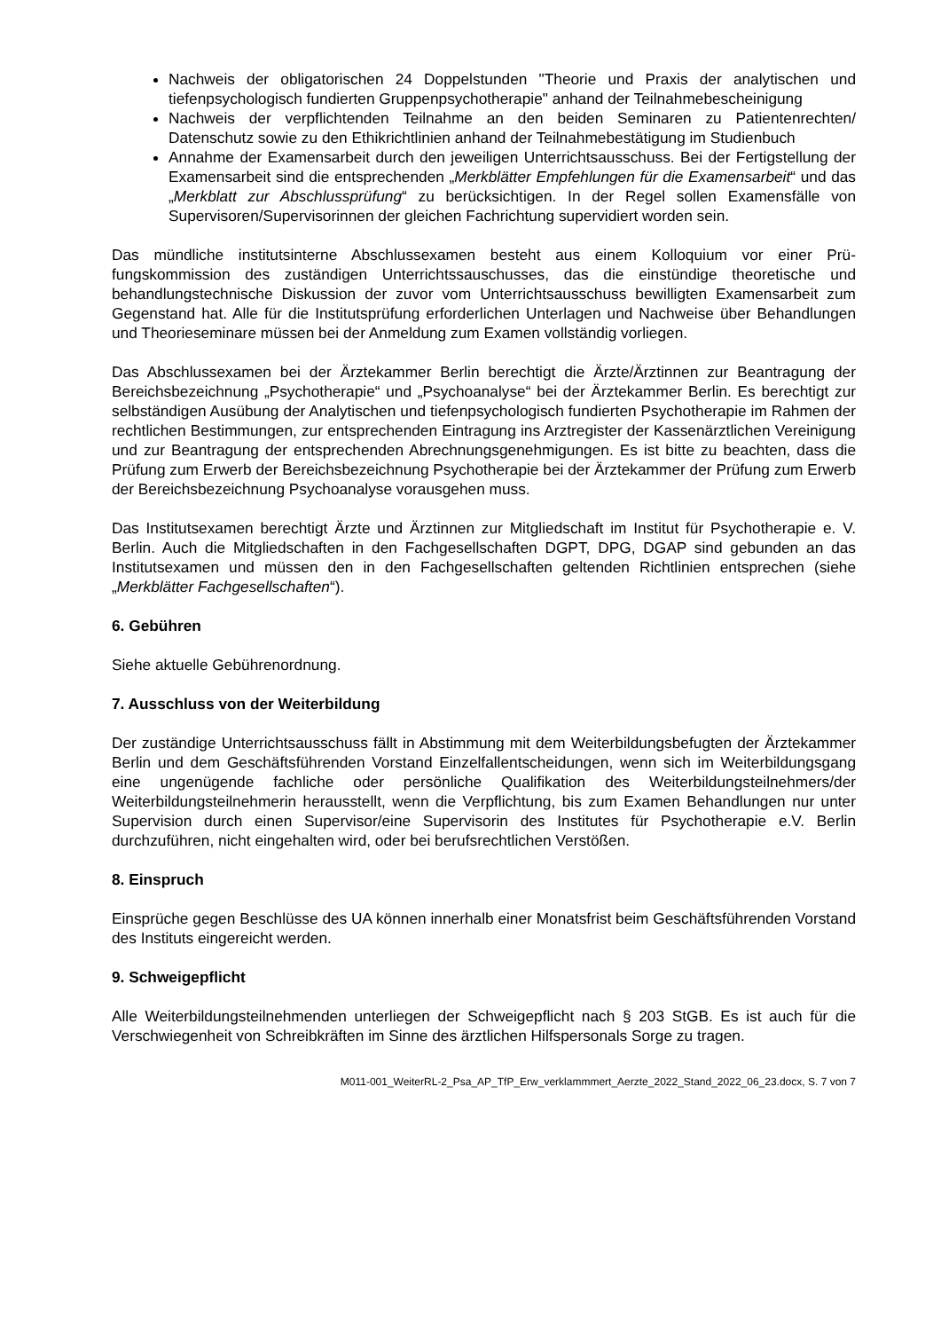Nachweis der obligatorischen 24 Doppelstunden "Theorie und Praxis der analytischen und tiefenpsychologisch fundierten Gruppenpsychotherapie" anhand der Teilnahmebe­scheinigung
Nachweis der verpflichtenden Teilnahme an den beiden Seminaren zu Patientenrechten/ Datenschutz sowie zu den Ethikrichtlinien anhand der Teilnahmebestätigung im Studien­buch
Annahme der Examensarbeit durch den jeweiligen Unterrichtsausschuss. Bei der Fertig­stellung der Examensarbeit sind die entsprechenden „Merkblätter Empfehlungen für die Examensarbeit“ und das „Merkblatt zur Abschlussprüfung“ zu berücksichtigen. In der Regel sollen Examensfälle von Supervisoren/Supervisorinnen der gleichen Fachrichtung supervidiert worden sein.
Das mündliche institutsinterne Abschlussexamen besteht aus einem Kolloquium vor einer Prü­fungskommission des zuständigen Unterrichtssauschusses, das die einstündige theoretische und behandlungstechnische Diskussion der zuvor vom Unterrichtsausschuss bewilligten Ex­amensarbeit zum Gegenstand hat. Alle für die Institutsprüfung erforderlichen Unterlagen und Nachweise über Behandlungen und Theorieseminare müssen bei der Anmeldung zum Examen vollständig vorliegen.
Das Abschlussexamen bei der Ärztekammer Berlin berechtigt die Ärzte/Ärztinnen zur Beantra­gung der Bereichsbezeichnung „Psychotherapie“ und „Psychoanalyse“ bei der Ärztekammer Berlin. Es berechtigt zur selbständigen Ausübung der Analytischen und tiefenpsychologisch fun­dierten Psychotherapie im Rahmen der rechtlichen Bestimmungen, zur entsprechenden Eintra­gung ins Arztregister der Kassenärztlichen Vereinigung und zur Beantragung der entsprechen­den Abrechnungsgenehmigungen. Es ist bitte zu beachten, dass die Prüfung zum Erwerb der Bereichsbezeichnung Psychotherapie bei der Ärztekammer der Prüfung zum Erwerb der Be­reichsbezeichnung Psychoanalyse vorausgehen muss.
Das Institutsexamen berechtigt Ärzte und Ärztinnen zur Mitgliedschaft im Institut für Psychothe­rapie e. V. Berlin. Auch die Mitgliedschaften in den Fachgesellschaften DGPT, DPG, DGAP sind gebunden an das Institutsexamen und müssen den in den Fachgesellschaften geltenden Richt­linien entsprechen (siehe „Merkblätter Fachgesellschaften“).
6. Gebühren
Siehe aktuelle Gebührenordnung.
7. Ausschluss von der Weiterbildung
Der zuständige Unterrichtsausschuss fällt in Abstimmung mit dem Weiterbildungsbefugten der Ärztekammer Berlin und dem Geschäftsführenden Vorstand Einzelfallentscheidungen, wenn sich im Weiterbildungsgang eine ungenügende fachliche oder persönliche Qualifikation des Weiterbildungsteilnehmers/der Weiterbildungsteilnehmerin herausstellt, wenn die Verpflichtung, bis zum Examen Behandlungen nur unter Supervision durch einen Supervisor/eine Supervisorin des Institutes für Psychotherapie e.V. Berlin durchzuführen, nicht eingehalten wird, oder bei be­rufsrechtlichen Verstößen.
8. Einspruch
Einsprüche gegen Beschlüsse des UA können innerhalb einer Monatsfrist beim Geschäftsfüh­renden Vorstand des Instituts eingereicht werden.
9. Schweigepflicht
Alle Weiterbildungsteilnehmenden unterliegen der Schweigepflicht nach § 203 StGB. Es ist auch für die Verschwiegenheit von Schreibkräften im Sinne des ärztlichen Hilfspersonals Sorge zu tragen.
M011-001_WeiterRL-2_Psa_AP_TfP_Erw_verklammmert_Aerzte_2022_Stand_2022_06_23.docx, S. 7 von 7